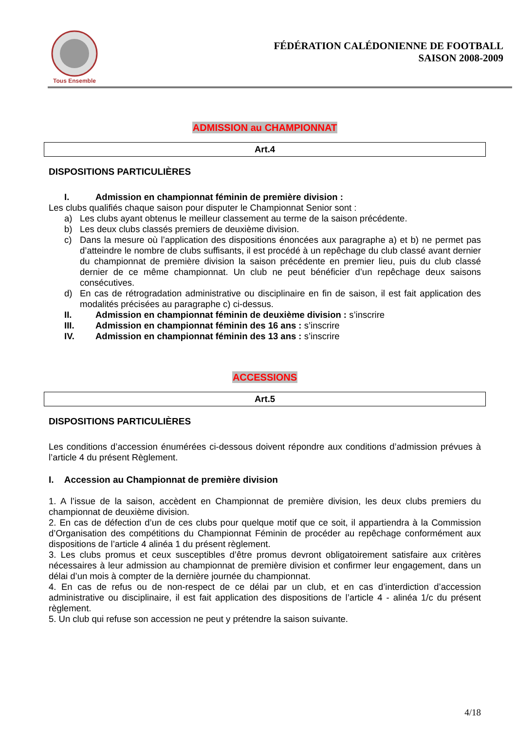Tous Ensemble
FÉDÉRATION CALÉDONIENNE DE FOOTBALL
SAISON 2008-2009
ADMISSION au CHAMPIONNAT
Art.4
DISPOSITIONS PARTICULIÈRES
I. Admission en championnat féminin de première division :
Les clubs qualifiés chaque saison pour disputer le Championnat Senior sont :
a) Les clubs ayant obtenus le meilleur classement au terme de la saison précédente.
b) Les deux clubs classés premiers de deuxième division.
c) Dans la mesure où l’application des dispositions énoncées aux paragraphe a) et b) ne permet pas d’atteindre le nombre de clubs suffisants, il est procédé à un repêchage du club classé avant dernier du championnat de première division la saison précédente en premier lieu, puis du club classé dernier de ce même championnat. Un club ne peut bénéficier d’un repêchage deux saisons consécutives.
d) En cas de rétrogradation administrative ou disciplinaire en fin de saison, il est fait application des modalités précisées au paragraphe c) ci-dessus.
II. Admission en championnat féminin de deuxième division : s’inscrire
III. Admission en championnat féminin des 16 ans : s’inscrire
IV. Admission en championnat féminin des 13 ans : s’inscrire
ACCESSIONS
Art.5
DISPOSITIONS PARTICULIÈRES
Les conditions d’accession énumérées ci-dessous doivent répondre aux conditions d’admission prévues à l’article 4 du présent Règlement.
I. Accession au Championnat de première division
1. A l’issue de la saison, accèdent en Championnat de première division, les deux clubs premiers du championnat de deuxième division.
2. En cas de défection d’un de ces clubs pour quelque motif que ce soit, il appartiendra à la Commission d’Organisation des compétitions du Championnat Féminin de procéder au repêchage conformément aux dispositions de l’article 4 alinéa 1 du présent règlement.
3. Les clubs promus et ceux susceptibles d’être promus devront obligatoirement satisfaire aux critères nécessaires à leur admission au championnat de première division et confirmer leur engagement, dans un délai d’un mois à compter de la dernière journée du championnat.
4. En cas de refus ou de non-respect de ce délai par un club, et en cas d’interdiction d’accession administrative ou disciplinaire, il est fait application des dispositions de l’article 4 - alinéa 1/c du présent règlement.
5. Un club qui refuse son accession ne peut y prétendre la saison suivante.
4/18